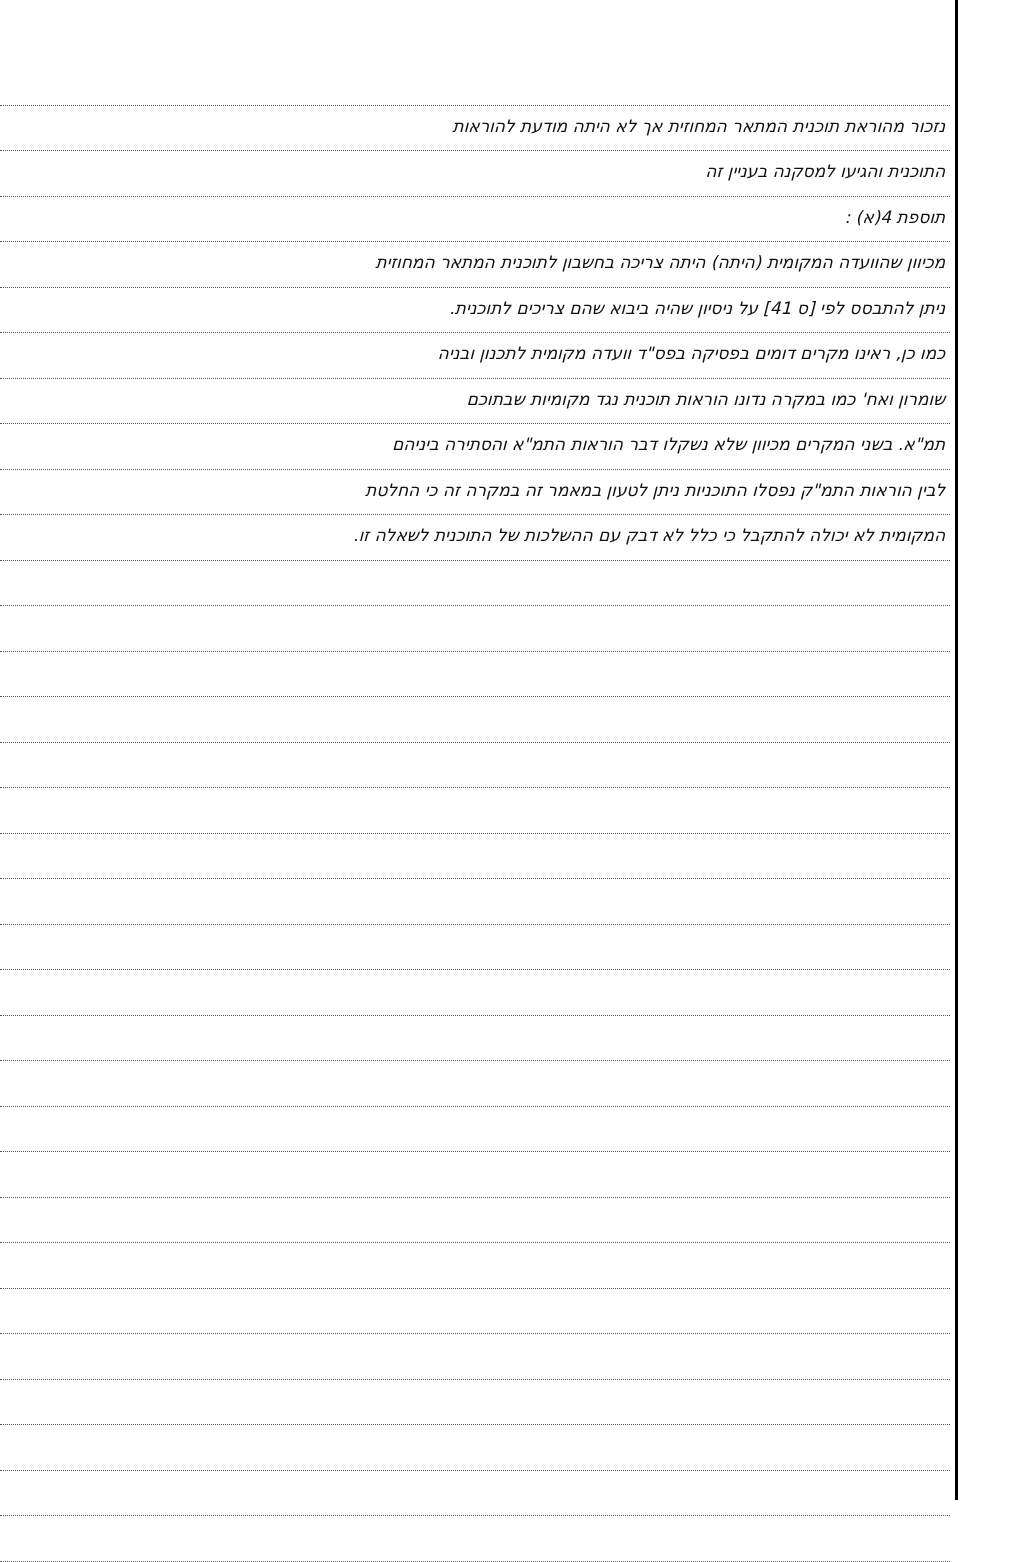נזכור מהוראת תוכנית המתאר המחוזית אך לא היתה מודעת להוראות
התוכנית והגיעו למסקנה בעניין זה
תוספת 4(א) :
מכיוון שהוועדה המקומית (היתה) היתה צריכה בחשבון לתוכנית המתאר המחוזית
ניתן להתבסס לפי [ס 41] על ניסיון שהיה ביבוא שהם צריכים לתוכנית.
כמו כן, ראינו מקרים דומים בפסיקה בפס"ד וועדה מקומית לתכנון ובניה
שומרון ואח' כמו במקרה נדונו הוראות תוכנית נגד מקומיות שבתוכם
תמ"א. בשני המקרים מכיוון שלא נשקלו דבר הוראות התמ"א והסתירה ביניהם
לבין הוראות התמ"ק נפסלו התוכניות ניתן לטעון במאמר זה במקרה זה כי החלטת
המקומית לא יכולה להתקבל כי כלל לא דבק עם ההשלכות של התוכנית לשאלה זו.